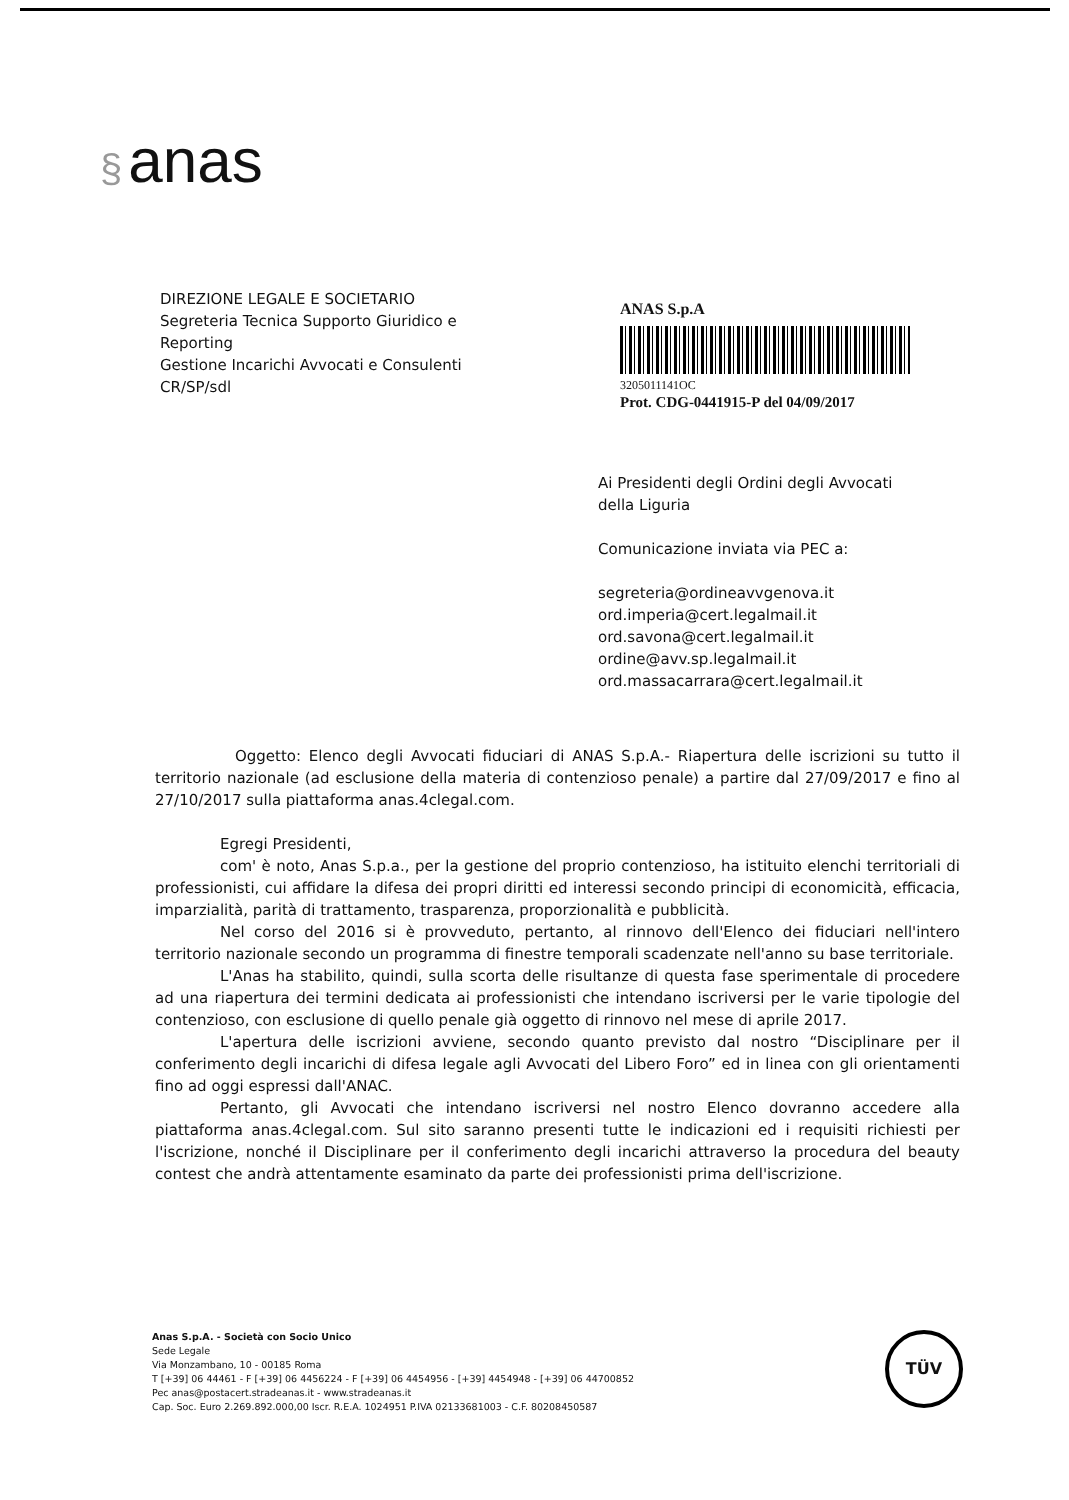§ anas
DIREZIONE LEGALE E SOCIETARIO
Segreteria Tecnica Supporto Giuridico e
Reporting
Gestione Incarichi Avvocati e Consulenti
CR/SP/sdl
ANAS S.p.A
3205011141OC
Prot. CDG-0441915-P del 04/09/2017
Ai Presidenti degli Ordini degli Avvocati
della Liguria
Comunicazione inviata via PEC a:
segreteria@ordineavvgenova.it
ord.imperia@cert.legalmail.it
ord.savona@cert.legalmail.it
ordine@avv.sp.legalmail.it
ord.massacarrara@cert.legalmail.it
Oggetto: Elenco degli Avvocati fiduciari di ANAS S.p.A.- Riapertura delle iscrizioni su tutto il territorio nazionale (ad esclusione della materia di contenzioso penale) a partire dal 27/09/2017 e fino al 27/10/2017 sulla piattaforma anas.4clegal.com.
Egregi Presidenti,
com' è noto, Anas S.p.a., per la gestione del proprio contenzioso, ha istituito elenchi territoriali di professionisti, cui affidare la difesa dei propri diritti ed interessi secondo principi di economicità, efficacia, imparzialità, parità di trattamento, trasparenza, proporzionalità e pubblicità.
Nel corso del 2016 si è provveduto, pertanto, al rinnovo dell'Elenco dei fiduciari nell'intero territorio nazionale secondo un programma di finestre temporali scadenzate nell'anno su base territoriale.
L'Anas ha stabilito, quindi, sulla scorta delle risultanze di questa fase sperimentale di procedere ad una riapertura dei termini dedicata ai professionisti che intendano iscriversi per le varie tipologie del contenzioso, con esclusione di quello penale già oggetto di rinnovo nel mese di aprile 2017.
L'apertura delle iscrizioni avviene, secondo quanto previsto dal nostro “Disciplinare per il conferimento degli incarichi di difesa legale agli Avvocati del Libero Foro” ed in linea con gli orientamenti fino ad oggi espressi dall'ANAC.
Pertanto, gli Avvocati che intendano iscriversi nel nostro Elenco dovranno accedere alla piattaforma anas.4clegal.com. Sul sito saranno presenti tutte le indicazioni ed i requisiti richiesti per l'iscrizione, nonché il Disciplinare per il conferimento degli incarichi attraverso la procedura del beauty contest che andrà attentamente esaminato da parte dei professionisti prima dell'iscrizione.
Anas S.p.A. - Società con Socio Unico
Sede Legale
Via Monzambano, 10 - 00185 Roma
T [+39] 06 44461 - F [+39] 06 4456224 - F [+39] 06 4454956 - [+39] 4454948 - [+39] 06 44700852
Pec anas@postacert.stradeanas.it - www.stradeanas.it
Cap. Soc. Euro 2.269.892.000,00 Iscr. R.E.A. 1024951 P.IVA 02133681003 - C.F. 80208450587
TÜV